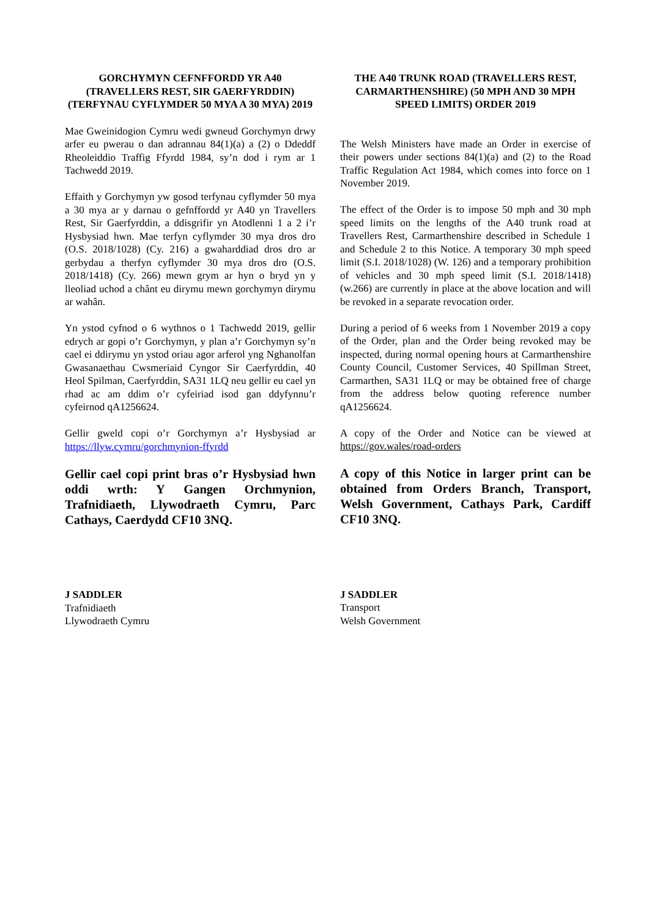GORCHYMYN CEFNFFORDD YR A40 (TRAVELLERS REST, SIR GAERFYRDDIN) (TERFYNAU CYFLYMDER 50 MYA A 30 MYA) 2019
Mae Gweinidogion Cymru wedi gwneud Gorchymyn drwy arfer eu pwerau o dan adrannau 84(1)(a) a (2) o Ddeddf Rheoleiddio Traffig Ffyrdd 1984, sy’n dod i rym ar 1 Tachwedd 2019.
Effaith y Gorchymyn yw gosod terfynau cyflymder 50 mya a 30 mya ar y darnau o gefnffordd yr A40 yn Travellers Rest, Sir Gaerfyrddin, a ddisgrifir yn Atodlenni 1 a 2 i’r Hysbysiad hwn. Mae terfyn cyflymder 30 mya dros dro (O.S. 2018/1028) (Cy. 216) a gwaharddiad dros dro ar gerbydau a therfyn cyflymder 30 mya dros dro (O.S. 2018/1418) (Cy. 266) mewn grym ar hyn o bryd yn y lleoliad uchod a chânt eu dirymu mewn gorchymyn dirymu ar wahân.
Yn ystod cyfnod o 6 wythnos o 1 Tachwedd 2019, gellir edrych ar gopi o’r Gorchymyn, y plan a’r Gorchymyn sy’n cael ei ddirymu yn ystod oriau agor arferol yng Nghanolfan Gwasanaethau Cwsmeriaid Cyngor Sir Caerfyrddin, 40 Heol Spilman, Caerfyrddin, SA31 1LQ neu gellir eu cael yn rhad ac am ddim o’r cyfeiriad isod gan ddyfynnu’r cyfeirnod qA1256624.
Gellir gweld copi o’r Gorchymyn a’r Hysbysiad ar https://llyw.cymru/gorchmynion-ffyrdd
Gellir cael copi print bras o’r Hysbysiad hwn oddi wrth: Y Gangen Orchmynion, Trafnidiaeth, Llywodraeth Cymru, Parc Cathays, Caerdydd CF10 3NQ.
J SADDLER
Trafnidiaeth
Llywodraeth Cymru
THE A40 TRUNK ROAD (TRAVELLERS REST, CARMARTHENSHIRE) (50 MPH AND 30 MPH SPEED LIMITS) ORDER 2019
The Welsh Ministers have made an Order in exercise of their powers under sections 84(1)(a) and (2) to the Road Traffic Regulation Act 1984, which comes into force on 1 November 2019.
The effect of the Order is to impose 50 mph and 30 mph speed limits on the lengths of the A40 trunk road at Travellers Rest, Carmarthenshire described in Schedule 1 and Schedule 2 to this Notice. A temporary 30 mph speed limit (S.I. 2018/1028) (W. 126) and a temporary prohibition of vehicles and 30 mph speed limit (S.I. 2018/1418) (w.266) are currently in place at the above location and will be revoked in a separate revocation order.
During a period of 6 weeks from 1 November 2019 a copy of the Order, plan and the Order being revoked may be inspected, during normal opening hours at Carmarthenshire County Council, Customer Services, 40 Spillman Street, Carmarthen, SA31 1LQ or may be obtained free of charge from the address below quoting reference number qA1256624.
A copy of the Order and Notice can be viewed at https://gov.wales/road-orders
A copy of this Notice in larger print can be obtained from Orders Branch, Transport, Welsh Government, Cathays Park, Cardiff CF10 3NQ.
J SADDLER
Transport
Welsh Government